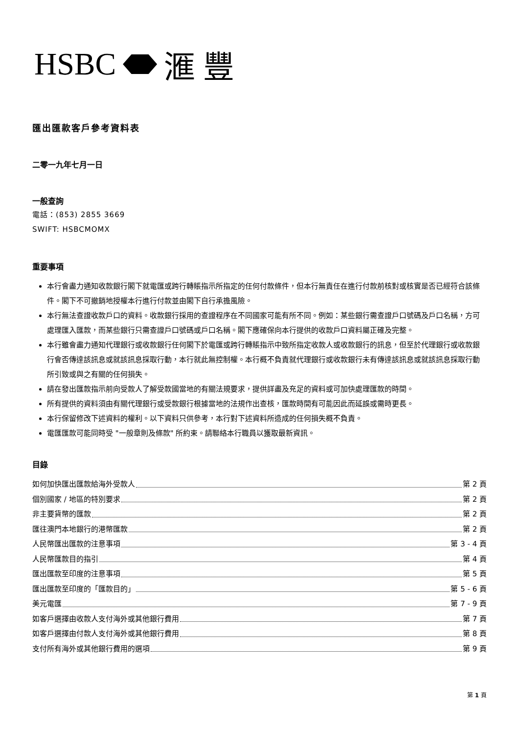HSBC 滙 豐
匯出匯款客戶參考資料表
二零一九年七月一日
一般查詢
電話：(853) 2855 3669
SWIFT: HSBCMOMX
重要事項
本行會盡力通知收款銀行閣下就電匯或跨行轉賬指示所指定的任何付款條件，但本行無責任在進行付款前核對或核實是否已經符合該條件。閣下不可撤銷地授權本行進行付款並由閣下自行承擔風險。
本行無法查證收款戶口的資料。收款銀行採用的查證程序在不同國家可能有所不同。例如：某些銀行需查證戶口號碼及戶口名稱，方可處理匯入匯款，而某些銀行只需查證戶口號碼或戶口名稱。閣下應確保向本行提供的收款戶口資料屬正確及完整。
本行雖會盡力通知代理銀行或收款銀行任何閣下於電匯或跨行轉賬指示中致所指定收款人或收款銀行的訊息，但至於代理銀行或收款銀行會否傳達該訊息或就該訊息採取行動，本行就此無控制權。本行概不負責就代理銀行或收款銀行未有傳達該訊息或就該訊息採取行動所引致或與之有關的任何損失。
請在發出匯款指示前向受款人了解受款國當地的有關法規要求，提供詳盡及充足的資料或可加快處理匯款的時間。
所有提供的資料須由有關代理銀行或受款銀行根據當地的法規作出查核，匯款時間有可能因此而延誤或需時更長。
本行保留修改下述資料的權利。以下資料只供參考，本行對下述資料所造成的任何損失概不負責。
電匯匯款可能同時受 "一般章則及條款" 所約束。請聯絡本行職員以獲取最新資訊。
目錄
如何加快匯出匯款給海外受款人 第 2 頁
個別國家 / 地區的特別要求 第 2 頁
非主要貨幣的匯款 第 2 頁
匯往澳門本地銀行的港幣匯款 第 2 頁
人民幣匯出匯款的注意事項 第 3 - 4 頁
人民幣匯款目的指引 第 4 頁
匯出匯款至印度的注意事項 第 5 頁
匯出匯款至印度的「匯款目的」 第 5 - 6 頁
美元電匯 第 7 - 9 頁
如客戶選擇由收款人支付海外或其他銀行費用 第 7 頁
如客戶選擇由付款人支付海外或其他銀行費用 第 8 頁
支付所有海外或其他銀行費用的選項 第 9 頁
第 1 頁